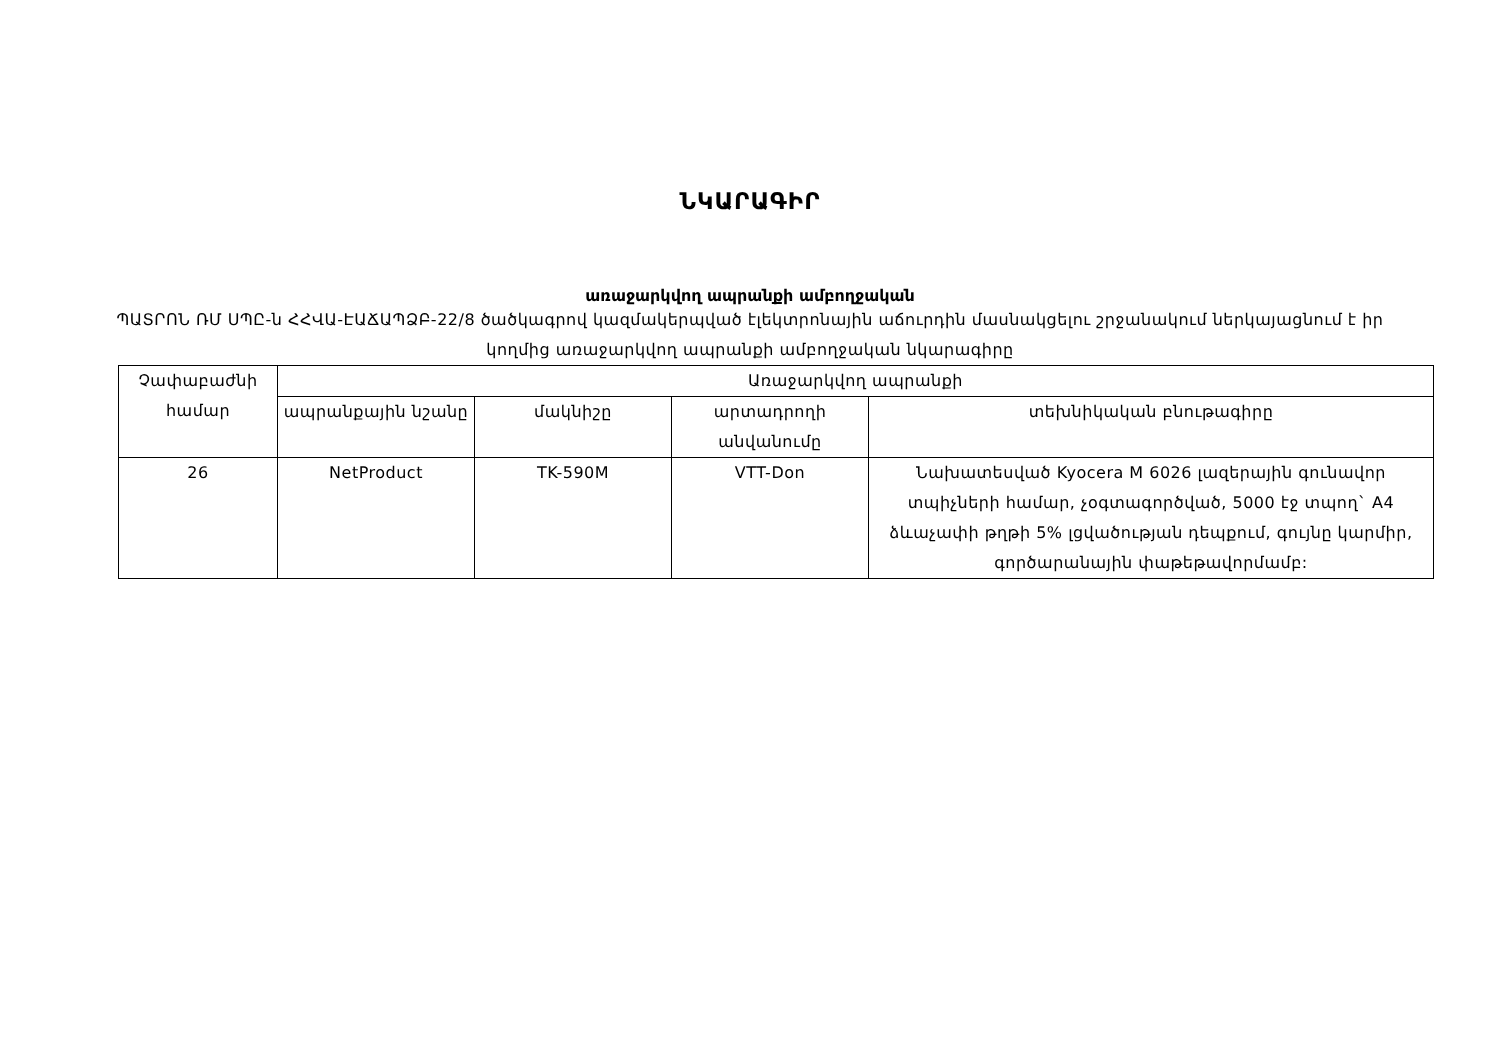ՆԿԱՐԱԳԻՐ
առաջարկվող ապրանքի ամբողջական
ՊԱՏՐՈՆ ՌՄ ՍՊԸ-ն ՀՀՎԱ-ԷԱՃԱՊՁԲ-22/8 ծածկագրով կազմակերպված էլեկտրոնային աճուրդին մասնակցելու շրջանակում ներկայացնում է իր կողմից առաջարկվող ապրանքի ամբողջական նկարագիրը
| Չափաբաժնի համար | Առաջարկվող ապրանքի | | | |
| --- | --- | --- | --- | --- |
| | ապրանքային նշանը | մակնիշը | արտադրողի անվանումը | տեխնիկական բնութագիրը |
| 26 | NetProduct | TK-590M | VTT-Don | Նախատեսված Kyocera M 6026 լազերային գունավոր տպիչների համար, չօգտագործված, 5000 էջ տպող` A4 ձևաչափի թղթի 5% լցվածության դեպքում, գույնը կարմիր, գործարանային փաթեթավորմամբ: |